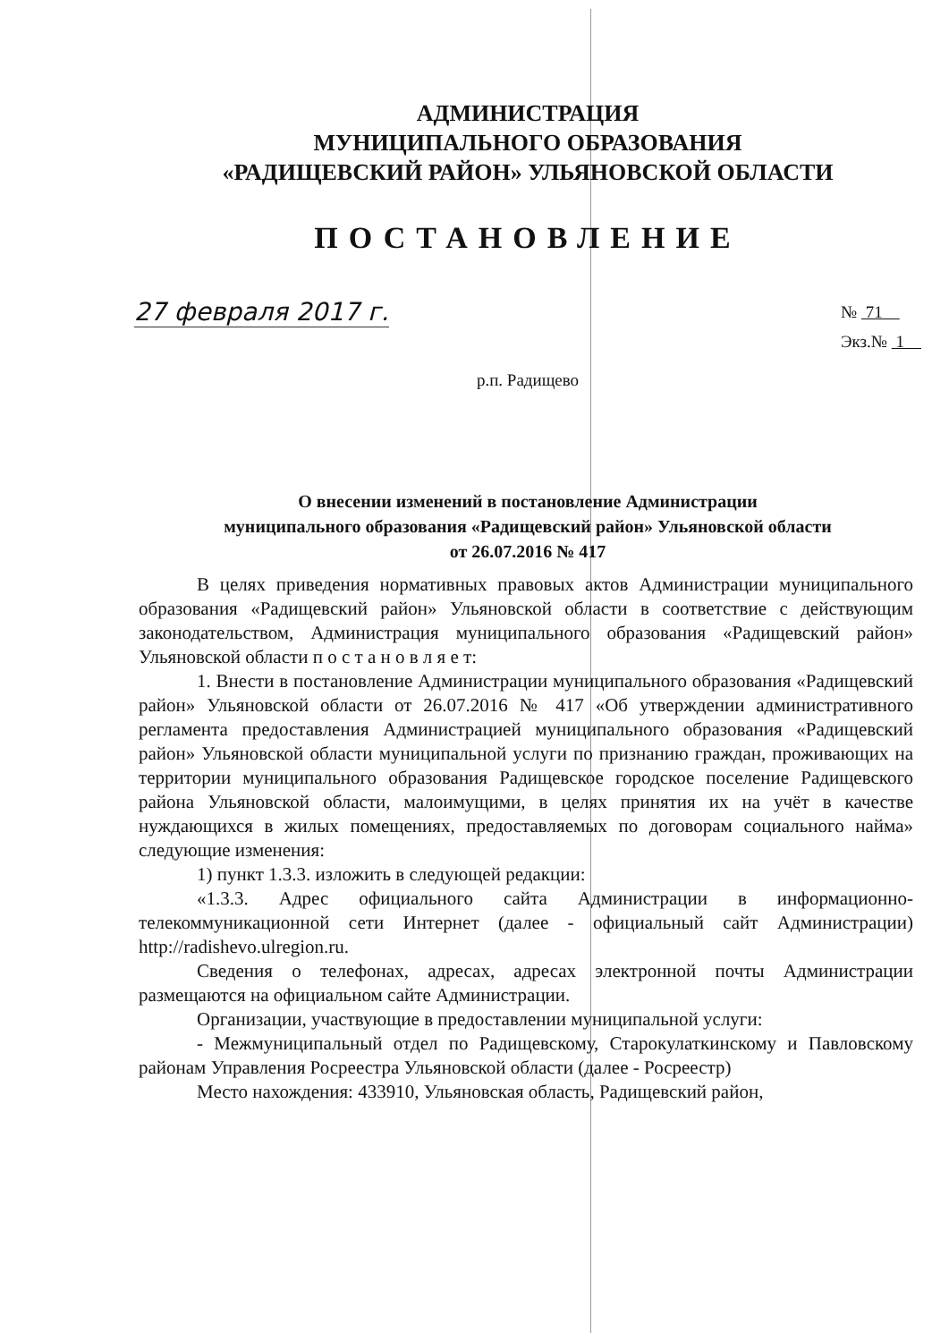АДМИНИСТРАЦИЯ
МУНИЦИПАЛЬНОГО ОБРАЗОВАНИЯ
«РАДИЩЕВСКИЙ РАЙОН» УЛЬЯНОВСКОЙ ОБЛАСТИ
ПОСТАНОВЛЕНИЕ
27 февраля 2017 г.
№ 71
Экз.№ 1
р.п. Радищево
О внесении изменений в постановление Администрации
муниципального образования «Радищевский район» Ульяновской области
от 26.07.2016 № 417
В целях приведения нормативных правовых актов Администрации муниципального образования «Радищевский район» Ульяновской области в соответствие с действующим законодательством, Администрация муниципального образования «Радищевский район» Ульяновской области п о с т а н о в л я е т:
1. Внести в постановление Администрации муниципального образования «Радищевский район» Ульяновской области от 26.07.2016 № 417 «Об утверждении административного регламента предоставления Администрацией муниципального образования «Радищевский район» Ульяновской области муниципальной услуги по признанию граждан, проживающих на территории муниципального образования Радищевское городское поселение Радищевского района Ульяновской области, малоимущими, в целях принятия их на учёт в качестве нуждающихся в жилых помещениях, предоставляемых по договорам социального найма» следующие изменения:
1) пункт 1.3.3. изложить в следующей редакции:
«1.3.3. Адрес официального сайта Администрации в информационно-телекоммуникационной сети Интернет (далее - официальный сайт Администрации) http://radishevo.ulregion.ru.
Сведения о телефонах, адресах, адресах электронной почты Администрации размещаются на официальном сайте Администрации.
Организации, участвующие в предоставлении муниципальной услуги:
- Межмуниципальный отдел по Радищевскому, Старокулаткинскому и Павловскому районам Управления Росреестра Ульяновской области (далее - Росреестр)
Место нахождения: 433910, Ульяновская область, Радищевский район,